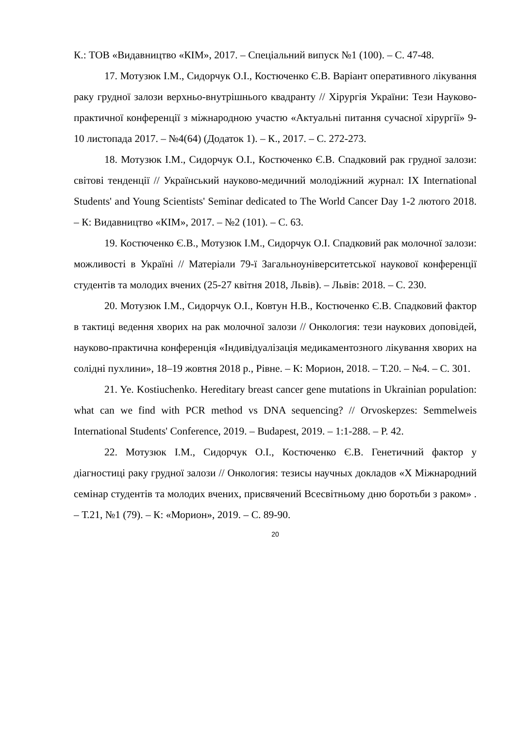К.: ТОВ «Видавництво «КІМ», 2017. – Спеціальний випуск №1 (100). – С. 47-48.
17. Мотузюк І.М., Сидорчук О.І., Костюченко Є.В. Варіант оперативного лікування раку грудної залози верхньо-внутрішнього квадранту // Хірургія України: Тези Науково-практичної конференції з міжнародною участю «Актуальні питання сучасної хірургії» 9-10 листопада 2017. – №4(64) (Додаток 1). – К., 2017. – С. 272-273.
18. Мотузюк І.М., Сидорчук О.І., Костюченко Є.В. Спадковий рак грудної залози: світові тенденції // Український науково-медичний молодіжний журнал: IX International Students' and Young Scientists' Seminar dedicated to The World Cancer Day 1-2 лютого 2018. – К: Видавництво «КІМ», 2017. – №2 (101). – С. 63.
19. Костюченко Є.В., Мотузюк І.М., Сидорчук О.І. Спадковий рак молочної залози: можливості в Україні // Матеріали 79-ї Загальноуніверситетської наукової конференції студентів та молодих вчених (25-27 квітня 2018, Львів). – Львів: 2018. – С. 230.
20. Мотузюк І.М., Сидорчук О.І., Ковтун Н.В., Костюченко Є.В. Спадковий фактор в тактиці ведення хворих на рак молочної залози // Онкология: тези наукових доповідей, науково-практична конференція «Індивідуалізація медикаментозного лікування хворих на солідні пухлини», 18–19 жовтня 2018 р., Рівне. – К: Морион, 2018. – Т.20. – №4. – С. 301.
21. Ye. Kostiuchenko. Hereditary breast cancer gene mutations in Ukrainian population: what can we find with PCR method vs DNA sequencing? // Orvoskepzes: Semmelweis International Students' Conference, 2019. – Budapest, 2019. – 1:1-288. – P. 42.
22. Мотузюк І.М., Сидорчук О.І., Костюченко Є.В. Генетичний фактор у діагностиці раку грудної залози // Онкология: тезисы научных докладов «X Міжнародний семінар студентів та молодих вчених, присвячений Всесвітньому дню боротьби з раком» . – Т.21, №1 (79). – К: «Морион», 2019. – С. 89-90.
20